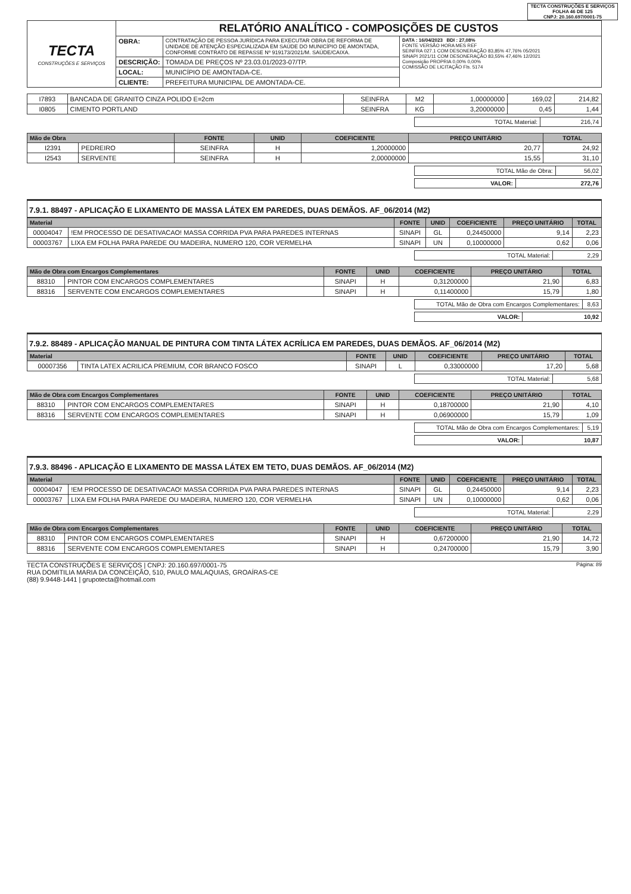TECTA CONSTRUÇÕES E SERVIÇOS
FOLHA 46 DE 125
CNPJ: 20.160.697/0001-75
| TECTA CONSTRUÇÕES E SERVIÇOS | RELATÓRIO ANALÍTICO - COMPOSIÇÕES DE CUSTOS | | |
| | OBRA: | CONTRATAÇÃO DE PESSOA JURÍDICA PARA EXECUTAR OBRA DE REFORMA DE UNIDADE DE ATENÇÃO ESPECIALIZADA EM SAÚDE DO MUNICÍPIO DE AMONTADA, CONFORME CONTRATO DE REPASSE Nº 919173/2021/M. SAÚDE/CAIXA. | DATA : 16/04/2023 BDI : 27,08% FONTE VERSÃO HORA MES REF SEINFRA 027.1 COM DESONERAÇÃO 83,85% 47,76% 05/2021 SINAPI 2021/11 COM DESONERAÇÃO 83,55% 47,46% 12/2021 Composição PROPRIA 0,00% 0,00% COMISSÃO DE LICITAÇÃO Fls. 5174 |
| | DESCRIÇÃO: | TOMADA DE PREÇOS Nº 23.03.01/2023-07/TP. | |
| | LOCAL: | MUNICÍPIO DE AMONTADA-CE. | |
| | CLIENTE: | PREFEITURA MUNICIPAL DE AMONTADA-CE. | |
| I7893 | BANCADA DE GRANITO CINZA POLIDO E=2cm | SEINFRA | M2 | 1,00000000 | 169,02 | 214,82 |
| I0805 | CIMENTO PORTLAND | SEINFRA | KG | 3,20000000 | 0,45 | 1,44 |
| TOTAL Material: | 216,74 |
| Mão de Obra | | FONTE | UNID | COEFICIENTE | PREÇO UNITÁRIO | TOTAL |
| --- | --- | --- | --- | --- | --- | --- |
| I2391 | PEDREIRO | SEINFRA | H | 1,20000000 | 20,77 | 24,92 |
| I2543 | SERVENTE | SEINFRA | H | 2,00000000 | 15,55 | 31,10 |
| TOTAL Mão de Obra: | 56,02 |
| VALOR: | 272,76 |
7.9.1. 88497 - APLICAÇÃO E LIXAMENTO DE MASSA LÁTEX EM PAREDES, DUAS DEMÃOS. AF_06/2014 (M2)
| Material | | FONTE | UNID | COEFICIENTE | PREÇO UNITÁRIO | TOTAL |
| --- | --- | --- | --- | --- | --- | --- |
| 00004047 | !EM PROCESSO DE DESATIVACAO! MASSA CORRIDA PVA PARA PAREDES INTERNAS | SINAPI | GL | 0,24450000 | 9,14 | 2,23 |
| 00003767 | LIXA EM FOLHA PARA PAREDE OU MADEIRA, NUMERO 120, COR VERMELHA | SINAPI | UN | 0,10000000 | 0,62 | 0,06 |
| TOTAL Material: | 2,29 |
| Mão de Obra com Encargos Complementares | | FONTE | UNID | COEFICIENTE | PREÇO UNITÁRIO | TOTAL |
| --- | --- | --- | --- | --- | --- | --- |
| 88310 | PINTOR COM ENCARGOS COMPLEMENTARES | SINAPI | H | 0,31200000 | 21,90 | 6,83 |
| 88316 | SERVENTE COM ENCARGOS COMPLEMENTARES | SINAPI | H | 0,11400000 | 15,79 | 1,80 |
| TOTAL Mão de Obra com Encargos Complementares: | 8,63 |
| VALOR: | 10,92 |
7.9.2. 88489 - APLICAÇÃO MANUAL DE PINTURA COM TINTA LÁTEX ACRÍLICA EM PAREDES, DUAS DEMÃOS. AF_06/2014 (M2)
| Material | | FONTE | UNID | COEFICIENTE | PREÇO UNITÁRIO | TOTAL |
| --- | --- | --- | --- | --- | --- | --- |
| 00007356 | TINTA LATEX ACRILICA PREMIUM, COR BRANCO FOSCO | SINAPI | L | 0,33000000 | 17,20 | 5,68 |
| TOTAL Material: | 5,68 |
| Mão de Obra com Encargos Complementares | | FONTE | UNID | COEFICIENTE | PREÇO UNITÁRIO | TOTAL |
| --- | --- | --- | --- | --- | --- | --- |
| 88310 | PINTOR COM ENCARGOS COMPLEMENTARES | SINAPI | H | 0,18700000 | 21,90 | 4,10 |
| 88316 | SERVENTE COM ENCARGOS COMPLEMENTARES | SINAPI | H | 0,06900000 | 15,79 | 1,09 |
| TOTAL Mão de Obra com Encargos Complementares: | 5,19 |
| VALOR: | 10,87 |
7.9.3. 88496 - APLICAÇÃO E LIXAMENTO DE MASSA LÁTEX EM TETO, DUAS DEMÃOS. AF_06/2014 (M2)
| Material | | FONTE | UNID | COEFICIENTE | PREÇO UNITÁRIO | TOTAL |
| --- | --- | --- | --- | --- | --- | --- |
| 00004047 | !EM PROCESSO DE DESATIVACAO! MASSA CORRIDA PVA PARA PAREDES INTERNAS | SINAPI | GL | 0,24450000 | 9,14 | 2,23 |
| 00003767 | LIXA EM FOLHA PARA PAREDE OU MADEIRA, NUMERO 120, COR VERMELHA | SINAPI | UN | 0,10000000 | 0,62 | 0,06 |
| TOTAL Material: | 2,29 |
| Mão de Obra com Encargos Complementares | | FONTE | UNID | COEFICIENTE | PREÇO UNITÁRIO | TOTAL |
| --- | --- | --- | --- | --- | --- | --- |
| 88310 | PINTOR COM ENCARGOS COMPLEMENTARES | SINAPI | H | 0,67200000 | 21,90 | 14,72 |
| 88316 | SERVENTE COM ENCARGOS COMPLEMENTARES | SINAPI | H | 0,24700000 | 15,79 | 3,90 |
TECTA CONSTRUÇÕES E SERVIÇOS | CNPJ: 20.160.697/0001-75
RUA DOMITILIA MARIA DA CONCEIÇÃO, 510, PAULO MALAQUIAS, GROAÍRAS-CE
(88) 9.9448-1441 | grupotecta@hotmail.com
Página: 89